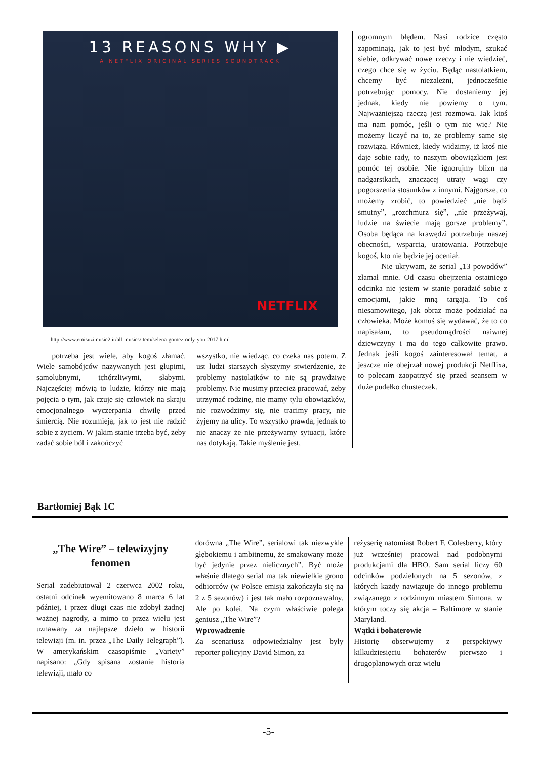13 REASONS WHY ▶
A NETFLIX ORIGINAL SERIES SOUNDTRACK
NETFLIX
http://www.emisuzimusic2.ir/all-musics/item/selena-gomez-only-you-2017.html
  potrzeba jest wiele, aby kogoś złamać. Wiele samobójców nazywanych jest głupimi, samolubnymi, tchórzliwymi, słabymi. Najczęściej mówią to ludzie, którzy nie mają pojęcia o tym, jak czuje się człowiek na skraju emocjonalnego wyczerpania chwilę przed śmiercią. Nie rozumieją, jak to jest nie radzić sobie z życiem. W jakim stanie trzeba być, żeby zadać sobie ból i zakończyć
wszystko, nie wiedząc, co czeka nas potem. Z ust ludzi starszych słyszymy stwierdzenie, że problemy nastolatków to nie są prawdziwe problemy. Nie musimy przecież pracować, żeby utrzymać rodzinę, nie mamy tylu obowiązków, nie rozwodzimy się, nie tracimy pracy, nie żyjemy na ulicy. To wszystko prawda, jednak to nie znaczy że nie przeżywamy sytuacji, które nas dotykają. Takie myślenie jest,
ogromnym błędem. Nasi rodzice często zapominają, jak to jest być młodym, szukać siebie, odkrywać nowe rzeczy i nie wiedzieć, czego chce się w życiu. Będąc nastolatkiem, chcemy być niezależni, jednocześnie potrzebując pomocy. Nie dostaniemy jej jednak, kiedy nie powiemy o tym. Najważniejszą rzeczą jest rozmowa. Jak ktoś ma nam pomóc, jeśli o tym nie wie? Nie możemy liczyć na to, że problemy same się rozwiążą. Również, kiedy widzimy, iż ktoś nie daje sobie rady, to naszym obowiązkiem jest pomóc tej osobie. Nie ignorujmy blizn na nadgarstkach, znaczącej utraty wagi czy pogorszenia stosunków z innymi. Najgorsze, co możemy zrobić, to powiedzieć „nie bądź smutny”, „rozchmurz się”, „nie przeżywaj, ludzie na świecie mają gorsze problemy”. Osoba będąca na krawędzi potrzebuje naszej obecności, wsparcia, uratowania. Potrzebuje kogoś, kto nie będzie jej oceniał.
   Nie ukrywam, że serial „13 powodów” złamał mnie. Od czasu obejrzenia ostatniego odcinka nie jestem w stanie poradzić sobie z emocjami, jakie mną targają. To coś niesamowitego, jak obraz może podziałać na człowieka. Może komuś się wydawać, że to co napisałam, to pseudomądrości naiwnej dziewczyny i ma do tego całkowite prawo. Jednak jeśli kogoś zainteresował temat, a jeszcze nie obejrzał nowej produkcji Netflixa, to polecam zaopatrzyć się przed seansem w duże pudełko chusteczek.
Bartłomiej Bąk 1C
„The Wire” – telewizyjny fenomen
Serial zadebiutował 2 czerwca 2002 roku, ostatni odcinek wyemitowano 8 marca 6 lat później, i przez długi czas nie zdobył żadnej ważnej nagrody, a mimo to przez wielu jest uznawany za najlepsze dzieło w historii telewizji (m. in. przez „The Daily Telegraph”). W amerykańskim czasopiśmie „Variety” napisano: „Gdy spisana zostanie historia telewizji, mało co
dorówna „The Wire”, serialowi tak niezwykle głębokiemu i ambitnemu, że smakowany może być jedynie przez nielicznych”. Być może właśnie dlatego serial ma tak niewielkie grono odbiorców (w Polsce emisja zakończyła się na 2 z 5 sezonów) i jest tak mało rozpoznawalny. Ale po kolei. Na czym właściwie polega geniusz „The Wire”?
Wprowadzenie
Za scenariusz odpowiedzialny jest były reporter policyjny David Simon, za
reżyserię natomiast Robert F. Colesberry, który już wcześniej pracował nad podobnymi produkcjami dla HBO. Sam serial liczy 60 odcinków podzielonych na 5 sezonów, z których każdy nawiązuje do innego problemu związanego z rodzinnym miastem Simona, w którym toczy się akcja – Baltimore w stanie Maryland.
Wątki i bohaterowie
Historię obserwujemy z perspektywy kilkudziesięciu bohaterów pierwszo i drugoplanowych oraz wielu
-5-